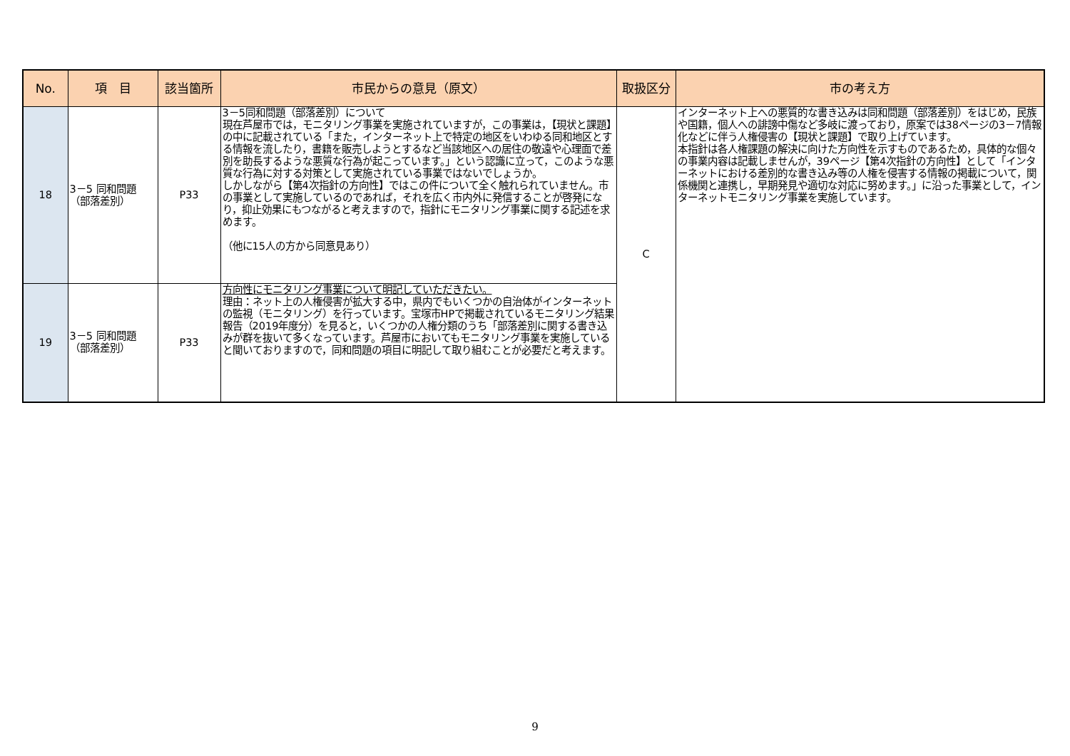| No. | 項 目 | 該当箇所 | 市民からの意見（原文） | 取扱区分 | 市の考え方 |
| --- | --- | --- | --- | --- | --- |
| 18 | 3－5 同和問題（部落差別） | P33 | 3－5同和問題（部落差別）について 現在芦屋市では，モニタリング事業を実施されていますが，この事業は，【現状と課題】の中に記載されている「また，インターネット上で特定の地区をいわゆる同和地区とする情報を流したり，書籍を販売しようとするなど当該地区への居住の敬遠や心理面で差別を助長するような悪質な行為が起こっています。」という認識に立って，このような悪質な行為に対する対策として実施されている事業ではないでしょうか。 しかしながら【第4次指針の方向性】ではこの件について全く触れられていません。市の事業として実施しているのであれば，それを広く市内外に発信することが啓発になり，抑止効果にもつながると考えますので，指針にモニタリング事業に関する記述を求めます。 （他に15人の方から同意見あり） | C | インターネット上への悪質的な書き込みは同和問題（部落差別）をはじめ，民族や国籍，個人への誹謗中傷など多岐に渡っており，原案では38ページの3－7情報化などに伴う人権侵害の【現状と課題】で取り上げています。 本指針は各人権課題の解決に向けた方向性を示すものであるため，具体的な個々の事業内容は記載しませんが，39ページ【第4次指針の方向性】として「インターネットにおける差別的な書き込み等の人権を侵害する情報の掲載について，関係機関と連携し，早期発見や適切な対応に努めます。」に沿った事業として，インターネットモニタリング事業を実施しています。 |
| 19 | 3－5 同和問題（部落差別） | P33 | 方向性にモニタリング事業について明記していただきたい。 理由：ネット上の人権侵害が拡大する中，県内でもいくつかの自治体がインターネットの監視（モニタリング）を行っています。宝塚市HPで掲載されているモニタリング結果報告（2019年度分）を見ると，いくつかの人権分類のうち「部落差別に関する書き込みが群を抜いて多くなっています。芦屋市においてもモニタリング事業を実施していると聞いておりますので，同和問題の項目に明記して取り組むことが必要だと考えます。 | | |
9